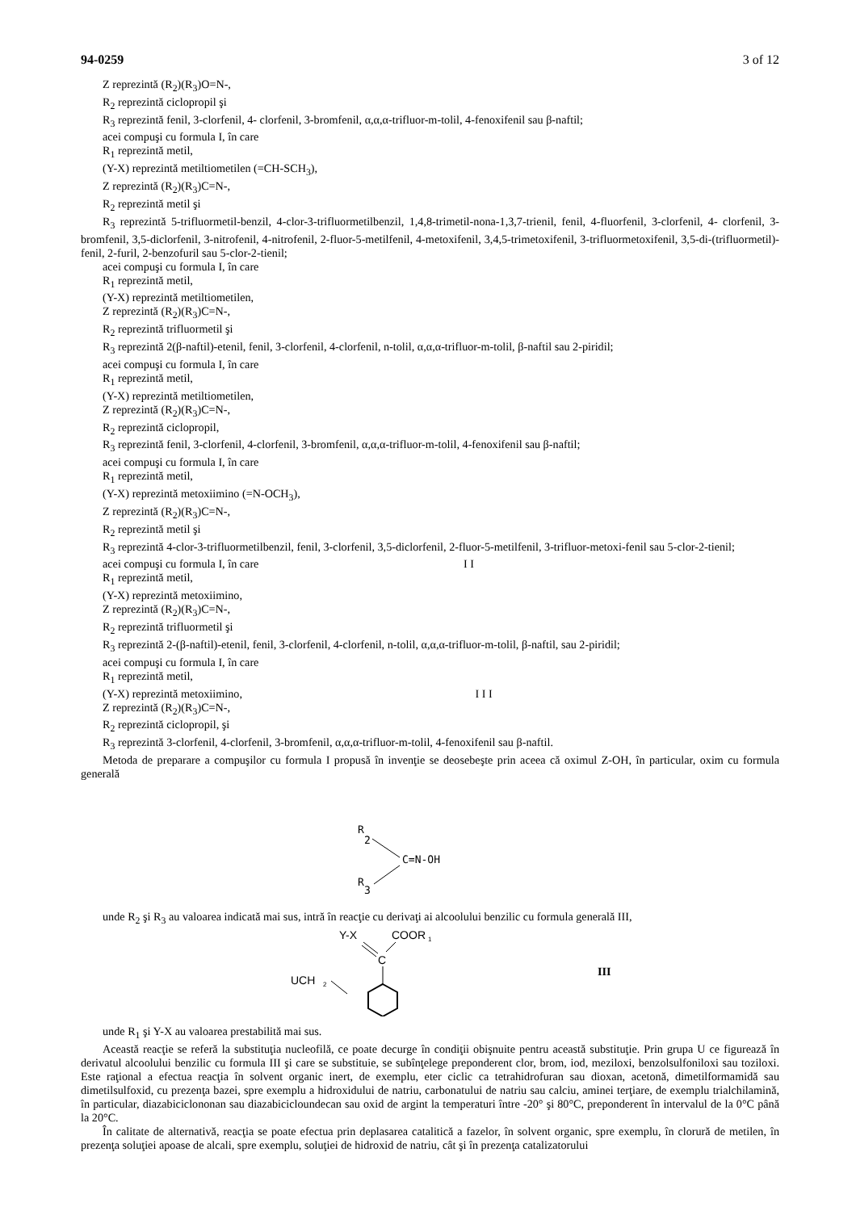94-0259 3 of 12
Z reprezintă (R<sub>2</sub>)(R<sub>3</sub>)O=N-,
R<sub>2</sub> reprezintă ciclopropil şi
R<sub>3</sub> reprezintă fenil, 3-clorfenil, 4- clorfenil, 3-bromfenil, α,α,α-trifluor-m-tolil, 4-fenoxifenil sau β-naftil;
acei compuşi cu formula I, în care
R<sub>1</sub> reprezintă metil,
(Y-X) reprezintă metiltiometilen (=CH-SCH<sub>3</sub>),
Z reprezintă (R<sub>2</sub>)(R<sub>3</sub>)C=N-,
R<sub>2</sub> reprezintă metil şi
R<sub>3</sub> reprezintă 5-trifluormetil-benzil, 4-clor-3-trifluormetilbenzil, 1,4,8-trimetil-nona-1,3,7-trienil, fenil, 4-fluorfenil, 3-clorfenil, 4- clorfenil, 3-bromfenil, 3,5-diclorfenil, 3-nitrofenil, 4-nitrofenil, 2-fluor-5-metilfenil, 4-metoxifenil, 3,4,5-trimetoxifenil, 3-trifluormetoxifenil, 3,5-di-(trifluormetil)-fenil, 2-furil, 2-benzofuril sau 5-clor-2-tienil;
acei compuşi cu formula I, în care
R<sub>1</sub> reprezintă metil,
(Y-X) reprezintă metiltiometilen,
Z reprezintă (R<sub>2</sub>)(R<sub>3</sub>)C=N-,
R<sub>2</sub> reprezintă trifluormetil şi
R<sub>3</sub> reprezintă 2(β-naftil)-etenil, fenil, 3-clorfenil, 4-clorfenil, n-tolil, α,α,α-trifluor-m-tolil, β-naftil sau 2-piridil;
acei compuşi cu formula I, în care
R<sub>1</sub> reprezintă metil,
(Y-X) reprezintă metiltiometilen,
Z reprezintă (R<sub>2</sub>)(R<sub>3</sub>)C=N-,
R<sub>2</sub> reprezintă ciclopropil,
R<sub>3</sub> reprezintă fenil, 3-clorfenil, 4-clorfenil, 3-bromfenil, α,α,α-trifluor-m-tolil, 4-fenoxifenil sau β-naftil;
acei compuşi cu formula I, în care
R<sub>1</sub> reprezintă metil,
(Y-X) reprezintă metoxiimino (=N-OCH<sub>3</sub>),
Z reprezintă (R<sub>2</sub>)(R<sub>3</sub>)C=N-,
R<sub>2</sub> reprezintă metil şi
R<sub>3</sub> reprezintă 4-clor-3-trifluormetilbenzil, fenil, 3-clorfenil, 3,5-diclorfenil, 2-fluor-5-metilfenil, 3-trifluor-metoxi-fenil sau 5-clor-2-tienil;
acei compuşi cu formula I, în care I I
R<sub>1</sub> reprezintă metil,
(Y-X) reprezintă metoxiimino,
Z reprezintă (R<sub>2</sub>)(R<sub>3</sub>)C=N-,
R<sub>2</sub> reprezintă trifluormetil şi
R<sub>3</sub> reprezintă 2-(β-naftil)-etenil, fenil, 3-clorfenil, 4-clorfenil, n-tolil, α,α,α-trifluor-m-tolil, β-naftil, sau 2-piridil;
acei compuşi cu formula I, în care
R<sub>1</sub> reprezintă metil,
(Y-X) reprezintă metoxiimino, I I I
Z reprezintă (R<sub>2</sub>)(R<sub>3</sub>)C=N-,
R<sub>2</sub> reprezintă ciclopropil, şi
R<sub>3</sub> reprezintă 3-clorfenil, 4-clorfenil, 3-bromfenil, α,α,α-trifluor-m-tolil, 4-fenoxifenil sau β-naftil.
Metoda de preparare a compuşilor cu formula I propusă în invenţie se deosebeşte prin aceea că oximul Z-OH, în particular, oxim cu formula generală
R
2
C=N-OH
R
3
unde R<sub>2</sub> şi R<sub>3</sub> au valoarea indicată mai sus, intră în reacţie cu derivaţi ai alcoolului benzilic cu formula generală III,
Y-X
COOR
1
C
UCH
2
III
unde R<sub>1</sub> şi Y-X au valoarea prestabilită mai sus.
Această reacţie se referă la substituţia nucleofilă, ce poate decurge în condiţii obişnuite pentru această substituţie. Prin grupa U ce figurează în derivatul alcoolului benzilic cu formula III şi care se substituie, se subînţelege preponderent clor, brom, iod, meziloxi, benzolsulfoniloxi sau toziloxi. Este raţional a efectua reacţia în solvent organic inert, de exemplu, eter ciclic ca tetrahidrofuran sau dioxan, acetonă, dimetilformamidă sau dimetilsulfoxid, cu prezenţa bazei, spre exemplu a hidroxidului de natriu, carbonatului de natriu sau calciu, aminei terţiare, de exemplu trialchilamină, în particular, diazabiciclononan sau diazabicicloundecan sau oxid de argint la temperaturi între -20° şi 80°C, preponderent în intervalul de la 0°C până la 20°C.
În calitate de alternativă, reacţia se poate efectua prin deplasarea catalitică a fazelor, în solvent organic, spre exemplu, în clorură de metilen, în prezenţa soluţiei apoase de alcali, spre exemplu, soluţiei de hidroxid de natriu, cât şi în prezenţa catalizatorului